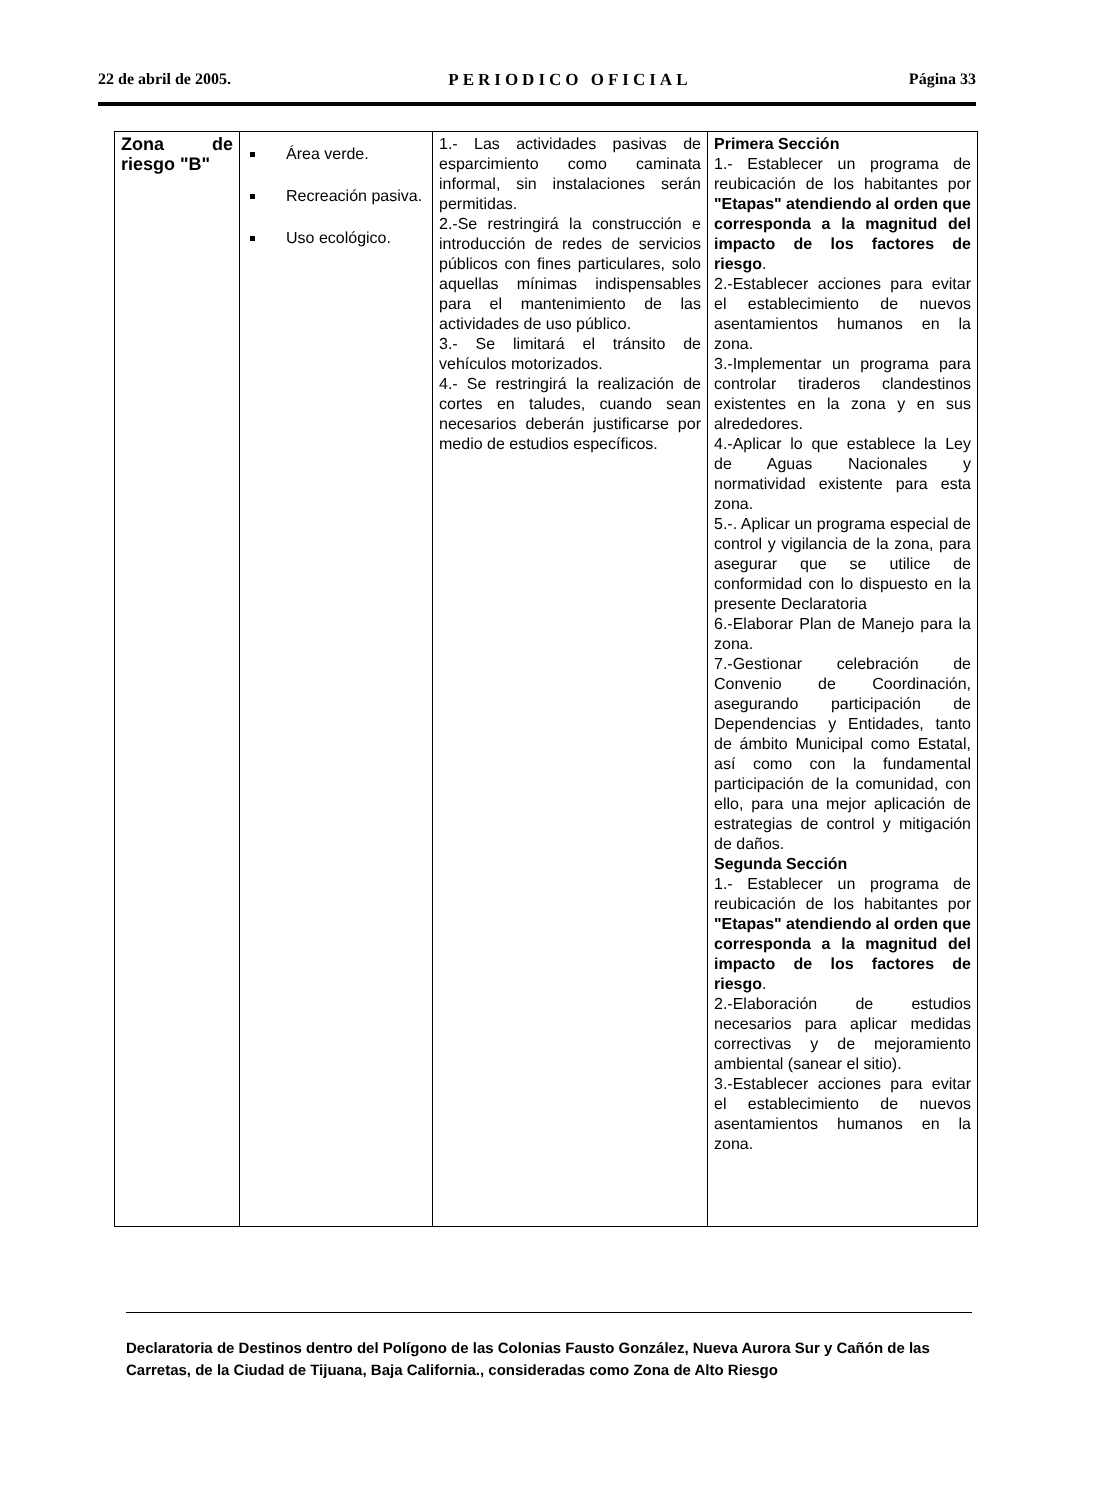22 de abril de 2005. PERIODICO OFICIAL Página 33
| Zona de riesgo "B" | Área verde. Recreación pasiva. Uso ecológico. | 1.- Las actividades pasivas de esparcimiento como caminata informal, sin instalaciones serán permitidas. 2.-Se restringirá la construcción e introducción de redes de servicios públicos con fines particulares, solo aquellas mínimas indispensables para el mantenimiento de las actividades de uso público. 3.- Se limitará el tránsito de vehículos motorizados. 4.- Se restringirá la realización de cortes en taludes, cuando sean necesarios deberán justificarse por medio de estudios específicos. | Primera Sección 1.- Establecer un programa de reubicación de los habitantes por "Etapas" atendiendo al orden que corresponda a la magnitud del impacto de los factores de riesgo . 2.-Establecer acciones para evitar el establecimiento de nuevos asentamientos humanos en la zona. 3.-Implementar un programa para controlar tiraderos clandestinos existentes en la zona y en sus alrededores. 4.-Aplicar lo que establece la Ley de Aguas Nacionales y normatividad existente para esta zona. 5.-. Aplicar un programa especial de control y vigilancia de la zona, para asegurar que se utilice de conformidad con lo dispuesto en la presente Declaratoria 6.-Elaborar Plan de Manejo para la zona. 7.-Gestionar celebración de Convenio de Coordinación, asegurando participación de Dependencias y Entidades, tanto de ámbito Municipal como Estatal, así como con la fundamental participación de la comunidad, con ello, para una mejor aplicación de estrategias de control y mitigación de daños. Segunda Sección 1.- Establecer un programa de reubicación de los habitantes por "Etapas" atendiendo al orden que corresponda a la magnitud del impacto de los factores de riesgo . 2.-Elaboración de estudios necesarios para aplicar medidas correctivas y de mejoramiento ambiental (sanear el sitio). 3.-Establecer acciones para evitar el establecimiento de nuevos asentamientos humanos en la zona. |
Declaratoria de Destinos dentro del Polígono de las Colonias Fausto González, Nueva Aurora Sur y Cañón de las Carretas, de la Ciudad de Tijuana, Baja California., consideradas como Zona de Alto Riesgo